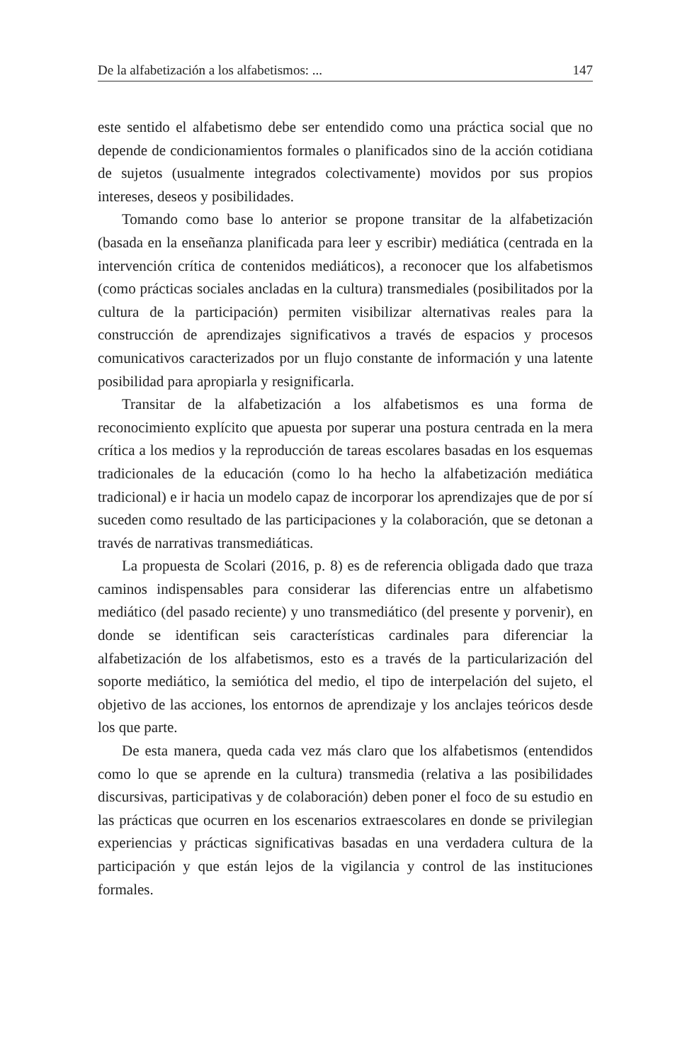De la alfabetización a los alfabetismos: ... 147
este sentido el alfabetismo debe ser entendido como una práctica social que no depende de condicionamientos formales o planificados sino de la acción cotidiana de sujetos (usualmente integrados colectivamente) movidos por sus propios intereses, deseos y posibilidades.
Tomando como base lo anterior se propone transitar de la alfabetización (basada en la enseñanza planificada para leer y escribir) mediática (centrada en la intervención crítica de contenidos mediáticos), a reconocer que los alfabetismos (como prácticas sociales ancladas en la cultura) transmediales (posibilitados por la cultura de la participación) permiten visibilizar alternativas reales para la construcción de aprendizajes significativos a través de espacios y procesos comunicativos caracterizados por un flujo constante de información y una latente posibilidad para apropiarla y resignificarla.
Transitar de la alfabetización a los alfabetismos es una forma de reconocimiento explícito que apuesta por superar una postura centrada en la mera crítica a los medios y la reproducción de tareas escolares basadas en los esquemas tradicionales de la educación (como lo ha hecho la alfabetización mediática tradicional) e ir hacia un modelo capaz de incorporar los aprendizajes que de por sí suceden como resultado de las participaciones y la colaboración, que se detonan a través de narrativas transmediáticas.
La propuesta de Scolari (2016, p. 8) es de referencia obligada dado que traza caminos indispensables para considerar las diferencias entre un alfabetismo mediático (del pasado reciente) y uno transmediático (del presente y porvenir), en donde se identifican seis características cardinales para diferenciar la alfabetización de los alfabetismos, esto es a través de la particularización del soporte mediático, la semiótica del medio, el tipo de interpelación del sujeto, el objetivo de las acciones, los entornos de aprendizaje y los anclajes teóricos desde los que parte.
De esta manera, queda cada vez más claro que los alfabetismos (entendidos como lo que se aprende en la cultura) transmedia (relativa a las posibilidades discursivas, participativas y de colaboración) deben poner el foco de su estudio en las prácticas que ocurren en los escenarios extraescolares en donde se privilegian experiencias y prácticas significativas basadas en una verdadera cultura de la participación y que están lejos de la vigilancia y control de las instituciones formales.